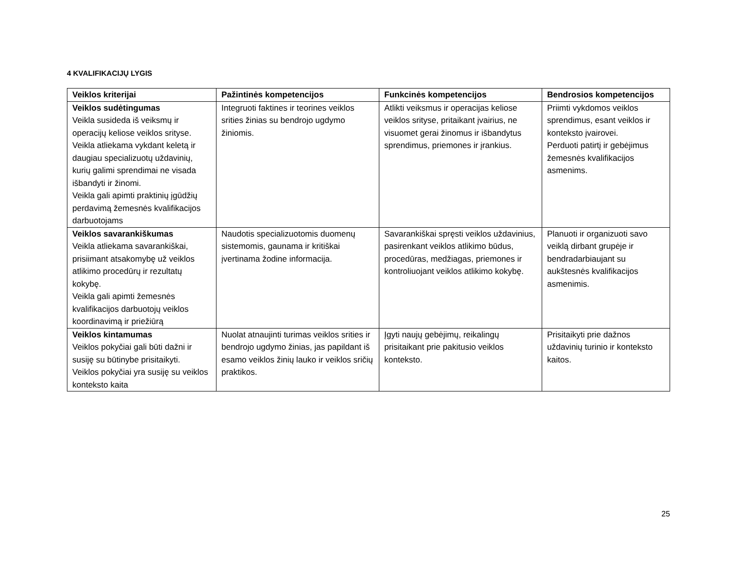4 KVALIFIKACIJŲ LYGIS
| Veiklos kriterijai | Pažintinės kompetencijos | Funkcinės kompetencijos | Bendrosios kompetencijos |
| --- | --- | --- | --- |
| Veiklos sudėtingumas Veikla susideda iš veiksmų ir operacijų keliose veiklos srityse. Veikla atliekama vykdant keletą ir daugiau specializuotų uždavinių, kurių galimi sprendimai ne visada išbandyti ir žinomi. Veikla gali apimti praktinių įgūdžių perdavimą žemesnės kvalifikacijos darbuotojams | Integruoti faktines ir teorines veiklos srities žinias su bendrojo ugdymo žiniomis. | Atlikti veiksmus ir operacijas keliose veiklos srityse, pritaikant įvairius, ne visuomet gerai žinomus ir išbandytus sprendimus, priemones ir įrankius. | Priimti vykdomos veiklos sprendimus, esant veiklos ir konteksto įvairovei. Perduoti patirtį ir gebėjimus žemesnės kvalifikacijos asmenims. |
| Veiklos savarankiškumas Veikla atliekama savarankiškai, prisiimant atsakomybę už veiklos atlikimo procedūrų ir rezultatų kokybę. Veikla gali apimti žemesnės kvalifikacijos darbuotojų veiklos koordinavimą ir priežiūrą | Naudotis specializuotomis duomenų sistemomis, gaunama ir kritiškai įvertinama žodine informacija. | Savarankiškai spręsti veiklos uždavinius, pasirenkant veiklos atlikimo būdus, procedūras, medžiagas, priemones ir kontroliuojant veiklos atlikimo kokybę. | Planuoti ir organizuoti savo veiklą dirbant grupėje ir bendradarbiaujant su aukštesnės kvalifikacijos asmenimis. |
| Veiklos kintamumas Veiklos pokyčiai gali būti dažni ir susiję su būtinybe prisitaikyti. Veiklos pokyčiai yra susiję su veiklos konteksto kaita | Nuolat atnaujinti turimas veiklos srities ir bendrojo ugdymo žinias, jas papildant iš esamo veiklos žinių lauko ir veiklos sričių praktikos. | Įgyti naujų gebėjimų, reikalingų prisitaikant prie pakitusio veiklos konteksto. | Prisitaikyti prie dažnos uždavinių turinio ir konteksto kaitos. |
25